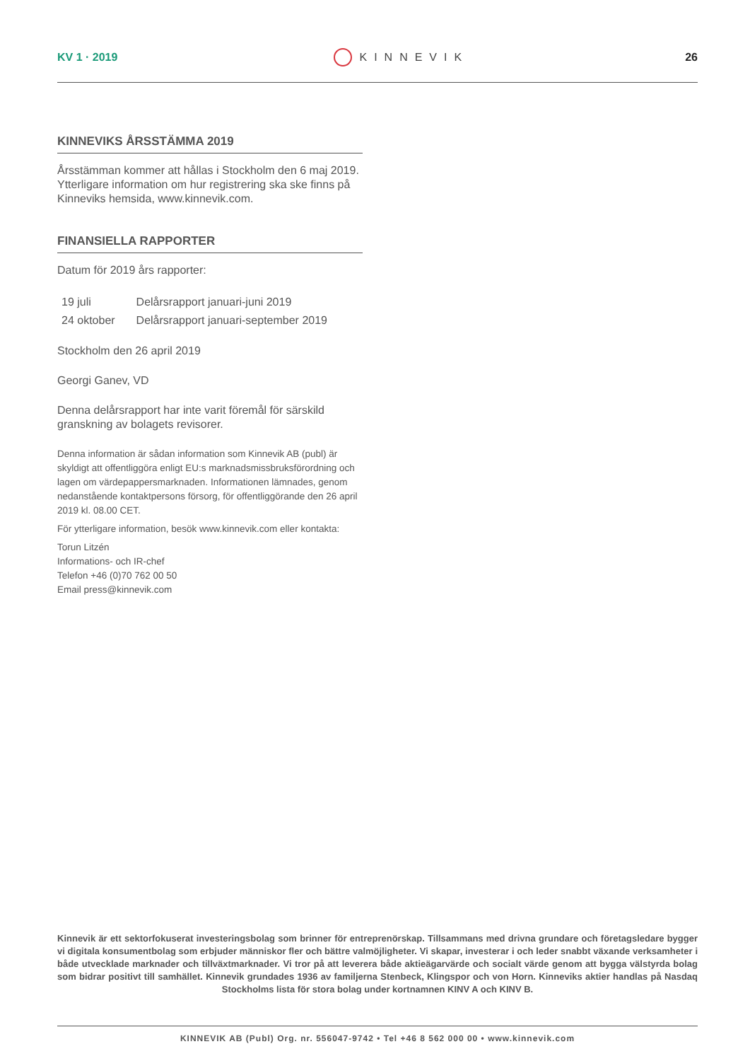KV 1 · 2019 KINNEVIK 26
KINNEVIKS ÅRSSTÄMMA 2019
Årsstämman kommer att hållas i Stockholm den 6 maj 2019. Ytterligare information om hur registrering ska ske finns på Kinneviks hemsida, www.kinnevik.com.
FINANSIELLA RAPPORTER
Datum för 2019 års rapporter:
| 19 juli | Delårsrapport januari-juni 2019 |
| 24 oktober | Delårsrapport januari-september 2019 |
Stockholm den 26 april 2019
Georgi Ganev, VD
Denna delårsrapport har inte varit föremål för särskild gransk­ning av bolagets revisorer.
Denna information är sådan information som Kinnevik AB (publ) är skyldigt att offentliggöra enligt EU:s marknadsmissbruksförordning och lagen om värdepappersmarknaden. Informationen lämnades, genom nedanstående kontaktpersons försorg, för offentliggörande den 26 april 2019 kl. 08.00 CET.
För ytterligare information, besök www.kinnevik.com eller kon­takta:
Torun Litzén
Informations- och IR-chef
Telefon +46 (0)70 762 00 50
Email press@kinnevik.com
Kinnevik är ett sektorfokuserat investeringsbolag som brinner för entreprenörskap. Tillsammans med drivna grundare och företagsledare bygger vi digitala konsumentbolag som erbjuder människor fler och bättre valmöjligheter. Vi skapar, investerar i och leder snabbt växande verksamheter i både utvecklade marknader och tillväxtmarknader. Vi tror på att leverera både aktieägarvärde och socialt värde genom att bygga välstyrda bolag som bidrar positivt till samhället. Kinnevik grundades 1936 av familjerna Stenbeck, Klingspor och von Horn. Kinneviks aktier handlas på Nasdaq Stockholms lista för stora bolag under kortnamnen KINV A och KINV B.
KINNEVIK AB (Publ) Org. nr. 556047-9742 • Tel +46 8 562 000 00 • www.kinnevik.com